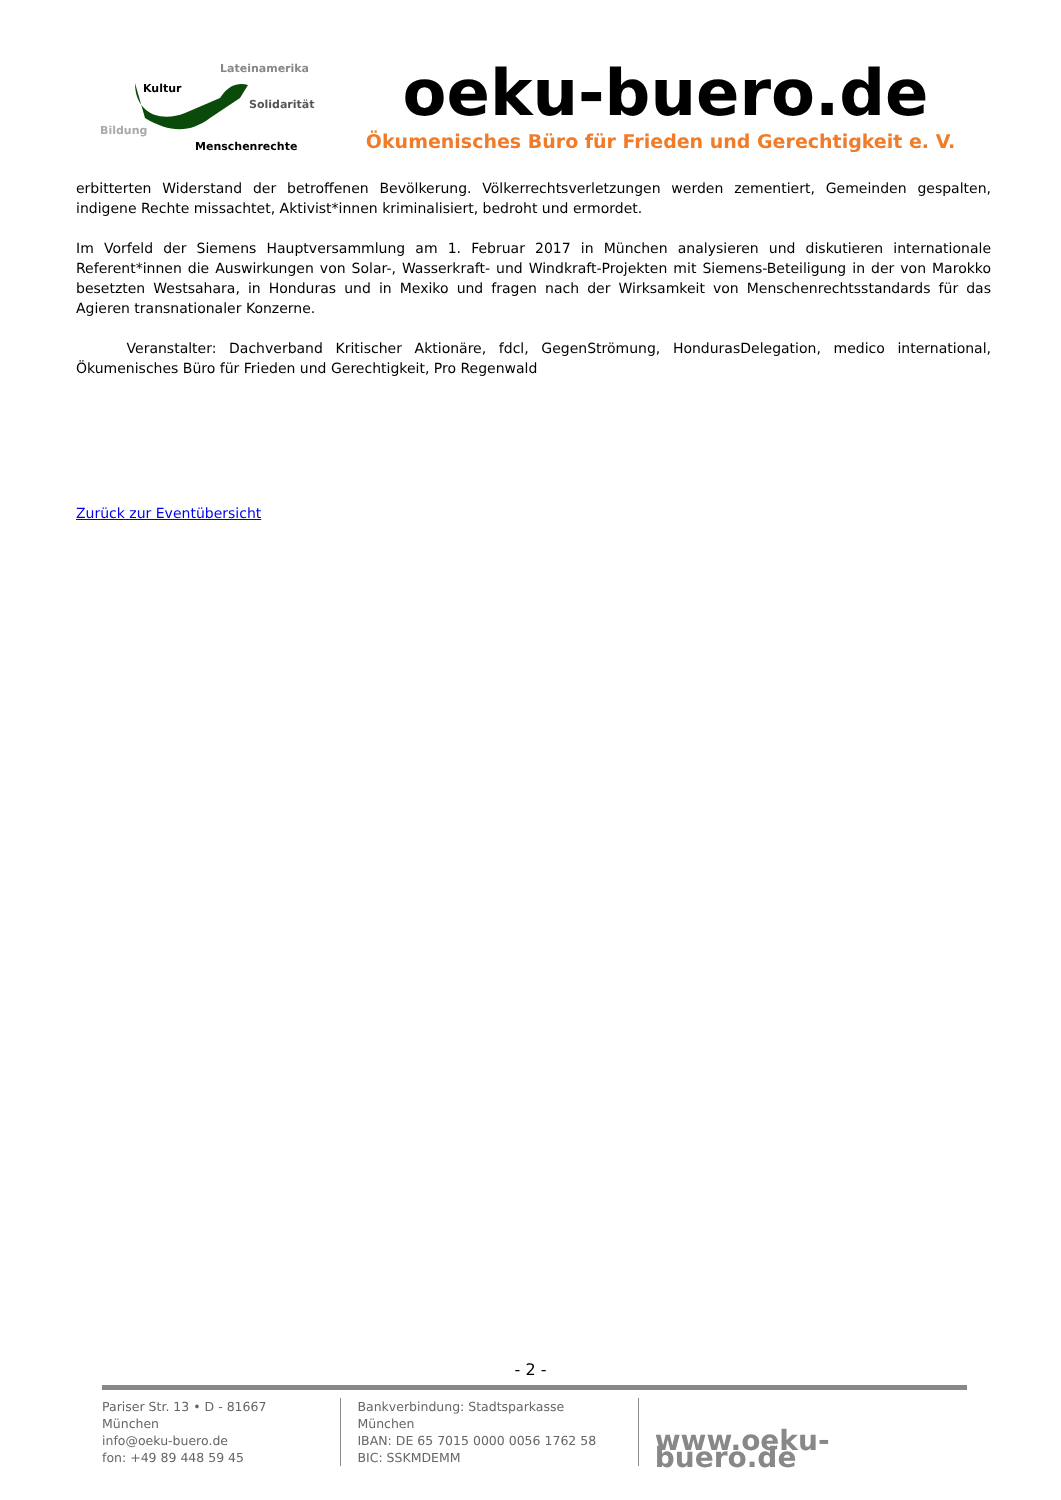Lateinamerika
Kultur
Solidarität
Bildung
Menschenrechte
oeku-buero.de
Ökumenisches Büro für Frieden und Gerechtigkeit e. V.
erbitterten Widerstand der betroffenen Bevölkerung. Völkerrechtsverletzungen werden zementiert, Gemeinden gespalten, indigene Rechte missachtet, Aktivist*innen kriminalisiert, bedroht und ermordet.
Im Vorfeld der Siemens Hauptversammlung am 1. Februar 2017 in München analysieren und diskutieren internationale Referent*innen die Auswirkungen von Solar-, Wasserkraft- und Windkraft-Projekten mit Siemens-Beteiligung in der von Marokko besetzten Westsahara, in Honduras und in Mexiko und fragen nach der Wirksamkeit von Menschenrechtsstandards für das Agieren transnationaler Konzerne.
Veranstalter: Dachverband Kritischer Aktionäre, fdcl, GegenStrömung, HondurasDelegation, medico international, Ökumenisches Büro für Frieden und Gerechtigkeit, Pro Regenwald
Zurück zur Eventübersicht
- 2 -
Pariser Str. 13 • D - 81667 München
info@oeku-buero.de
fon: +49 89 448 59 45
Bankverbindung: Stadtsparkasse München
IBAN: DE 65 7015 0000 0056 1762 58
BIC: SSKMDEMM
www.oeku-buero.de